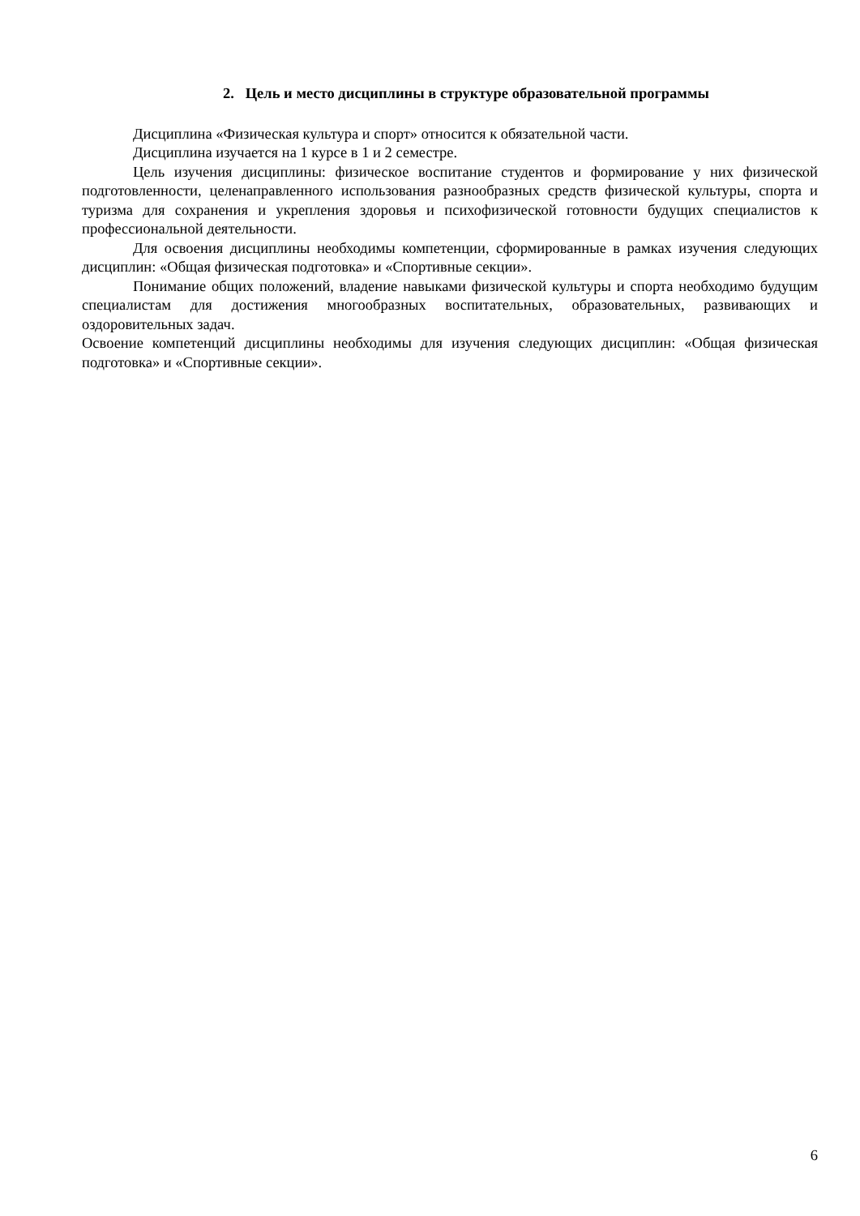2. Цель и место дисциплины в структуре образовательной программы
Дисциплина «Физическая культура и спорт» относится к обязательной части.
Дисциплина изучается на 1 курсе в 1 и 2 семестре.
Цель изучения дисциплины: физическое воспитание студентов и формирование у них физической подготовленности, целенаправленного использования разнообразных средств физической культуры, спорта и туризма для сохранения и укрепления здоровья и психофизической готовности будущих специалистов к профессиональной деятельности.
Для освоения дисциплины необходимы компетенции, сформированные в рамках изучения следующих дисциплин: «Общая физическая подготовка» и «Спортивные секции».
Понимание общих положений, владение навыками физической культуры и спорта необходимо будущим специалистам для достижения многообразных воспитательных, образовательных, развивающих и оздоровительных задач.
Освоение компетенций дисциплины необходимы для изучения следующих дисциплин: «Общая физическая подготовка» и «Спортивные секции».
6